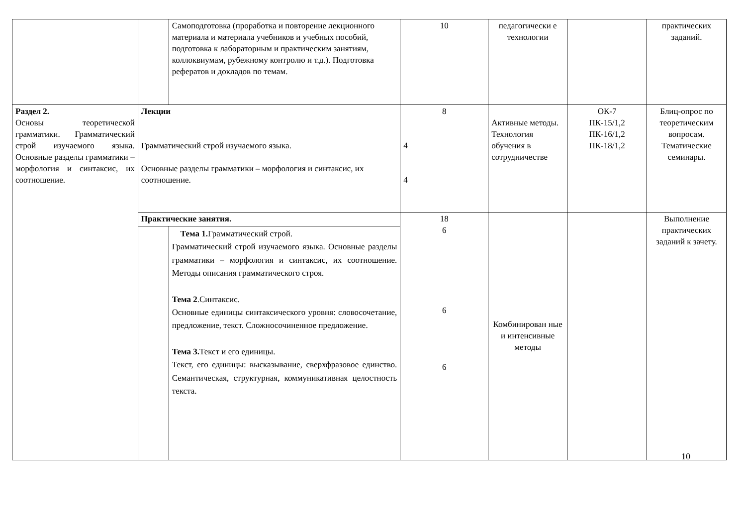| | | Самоподготовка (проработка и повторение лекционного материала и материала учебников и учебных пособий, подготовка к лабораторным и практическим занятиям, коллоквиумам, рубежному контролю и т.д.). Подготовка рефератов и докладов по темам. | 10 | педагогически е технологии | | практических заданий. |
| Раздел 2. Основы теоретической грамматики. Грамматический строй изучаемого языка. Основные разделы грамматики – морфология и синтаксис, их соотношение. | Лекции Грамматический строй изучаемого языка. Основные разделы грамматики – морфология и синтаксис, их соотношение. | | 8 4 4 | Активные методы. Технология обучения в сотрудничестве | ОК-7 ПК-15/1,2 ПК-16/1,2 ПК-18/1,2 | Блиц-опрос по теоретическим вопросам. Тематические семинары. |
| | Практические занятия. | | 18 6 6 6 | Комбинирован ные и интенсивные методы | | Выполнение практических заданий к зачету. |
| | | Тема 1. Грамматический строй. Грамматический строй изучаемого языка. Основные разделы грамматики – морфология и синтаксис, их соотношение. Методы описания грамматического строя. Тема 2 .Синтаксис. Основные единицы синтаксического уровня: словосочетание, предложение, текст. Сложносочиненное предложение. Тема 3. Текст и его единицы. Текст, его единицы: высказывание, сверхфразовое единство. Семантическая, структурная, коммуникативная целостность текста. | | | | |
10